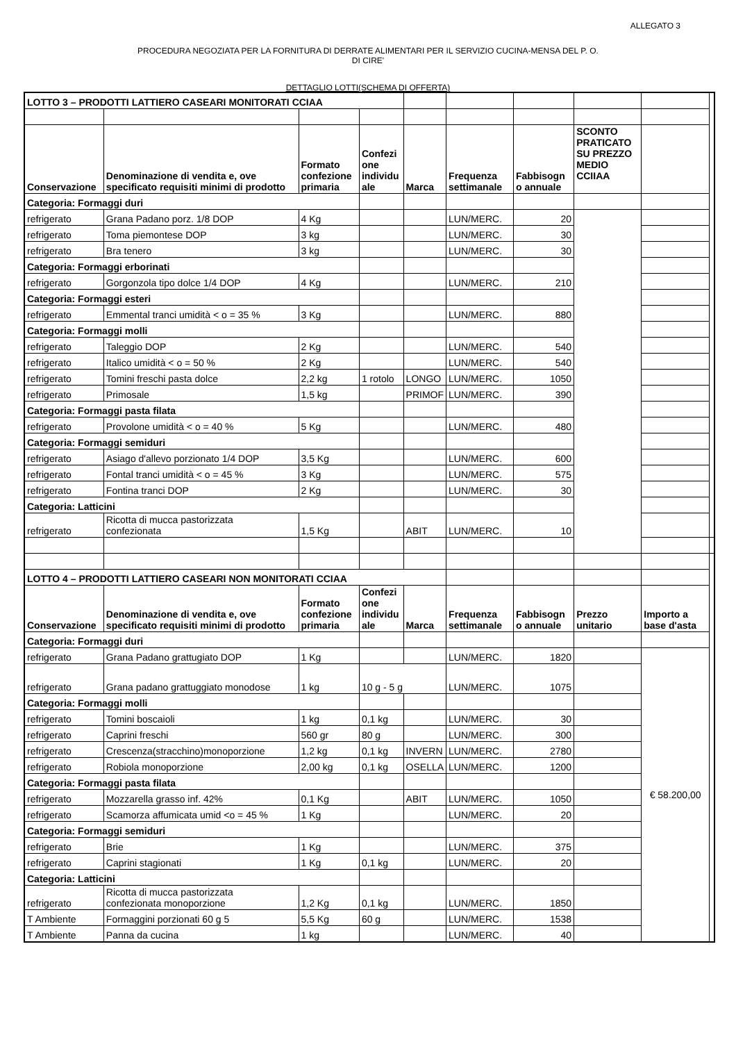ALLEGATO 3
PROCEDURA NEGOZIATA PER LA FORNITURA DI DERRATE ALIMENTARI PER IL SERVIZIO CUCINA-MENSA DEL P. O.
DI CIRE'
DETTAGLIO LOTTI(SCHEMA DI OFFERTA)
| LOTTO 3 – PRODOTTI LATTIERO CASEARI MONITORATI CCIAA | | | | | | | | | |
| Conservazione | Denominazione di vendita e, ove specificato requisiti minimi di prodotto | Formato confezione primaria | Confezi one individu ale | Marca | Frequenza settimanale | Fabbisogn o annuale | SCONTO PRATICATO SU PREZZO MEDIO CCIIAA | | |
| Categoria: Formaggi duri | | | | | | | | | |
| refrigerato | Grana Padano porz. 1/8 DOP | 4 Kg | | | LUN/MERC. | 20 | | | |
| refrigerato | Toma piemontese DOP | 3 kg | | | LUN/MERC. | 30 | | | |
| refrigerato | Bra tenero | 3 kg | | | LUN/MERC. | 30 | | | |
| Categoria: Formaggi erborinati | | | | | | | | | |
| refrigerato | Gorgonzola tipo dolce 1/4 DOP | 4 Kg | | | LUN/MERC. | 210 | | | |
| Categoria: Formaggi esteri | | | | | | | | | |
| refrigerato | Emmental tranci umidità < o = 35 % | 3 Kg | | | LUN/MERC. | 880 | | | |
| Categoria: Formaggi molli | | | | | | | | | |
| refrigerato | Taleggio DOP | 2 Kg | | | LUN/MERC. | 540 | | | |
| refrigerato | Italico umidità < o = 50 % | 2 Kg | | | LUN/MERC. | 540 | | | |
| refrigerato | Tomini freschi pasta dolce | 2,2 kg | 1 rotolo | LONGO | LUN/MERC. | 1050 | | | |
| refrigerato | Primosale | 1,5 kg | | PRIMOF | LUN/MERC. | 390 | | | |
| Categoria: Formaggi pasta filata | | | | | | | | | |
| refrigerato | Provolone umidità < o = 40 % | 5 Kg | | | LUN/MERC. | 480 | | | |
| Categoria: Formaggi semiduri | | | | | | | | | |
| refrigerato | Asiago d'allevo porzionato 1/4 DOP | 3,5 Kg | | | LUN/MERC. | 600 | | | |
| refrigerato | Fontal tranci umidità < o = 45 % | 3 Kg | | | LUN/MERC. | 575 | | | |
| refrigerato | Fontina tranci DOP | 2 Kg | | | LUN/MERC. | 30 | | | |
| Categoria: Latticini | | | | | | | | | |
| refrigerato | Ricotta di mucca pastorizzata confezionata | 1,5 Kg | | ABIT | LUN/MERC. | 10 | | | |
| LOTTO 4 – PRODOTTI LATTIERO CASEARI NON MONITORATI CCIAA | | | | | | | | | |
| Conservazione | Denominazione di vendita e, ove specificato requisiti minimi di prodotto | Formato confezione primaria | Confezi one individu ale | Marca | Frequenza settimanale | Fabbisogn o annuale | Prezzo unitario | Importo a base d'asta | |
| Categoria: Formaggi duri | | | | | | | | | |
| refrigerato | Grana Padano grattugiato DOP | 1 Kg | | | LUN/MERC. | 1820 | | € 58.200,00 | |
| refrigerato | Grana padano grattuggiato monodose | 1 kg | 10 g - 5 g | | LUN/MERC. | 1075 | | | |
| Categoria: Formaggi molli | | | | | | | | | |
| refrigerato | Tomini boscaioli | 1 kg | 0,1 kg | | LUN/MERC. | 30 | | | |
| refrigerato | Caprini freschi | 560 gr | 80 g | | LUN/MERC. | 300 | | | |
| refrigerato | Crescenza(stracchino)monoporzione | 1,2 kg | 0,1 kg | INVERN | LUN/MERC. | 2780 | | | |
| refrigerato | Robiola monoporzione | 2,00 kg | 0,1 kg | OSELLA | LUN/MERC. | 1200 | | | |
| Categoria: Formaggi pasta filata | | | | | | | | | |
| refrigerato | Mozzarella grasso inf. 42% | 0,1 Kg | | ABIT | LUN/MERC. | 1050 | | | |
| refrigerato | Scamorza affumicata umid <o = 45 % | 1 Kg | | | LUN/MERC. | 20 | | | |
| Categoria: Formaggi semiduri | | | | | | | | | |
| refrigerato | Brie | 1 Kg | | | LUN/MERC. | 375 | | | |
| refrigerato | Caprini stagionati | 1 Kg | 0,1 kg | | LUN/MERC. | 20 | | | |
| Categoria: Latticini | | | | | | | | | |
| refrigerato | Ricotta di mucca pastorizzata confezionata monoporzione | 1,2 Kg | 0,1 kg | | LUN/MERC. | 1850 | | | |
| T Ambiente | Formaggini porzionati 60 g 5 | 5,5 Kg | 60 g | | LUN/MERC. | 1538 | | | |
| T Ambiente | Panna da cucina | 1 kg | | | LUN/MERC. | 40 | | | |